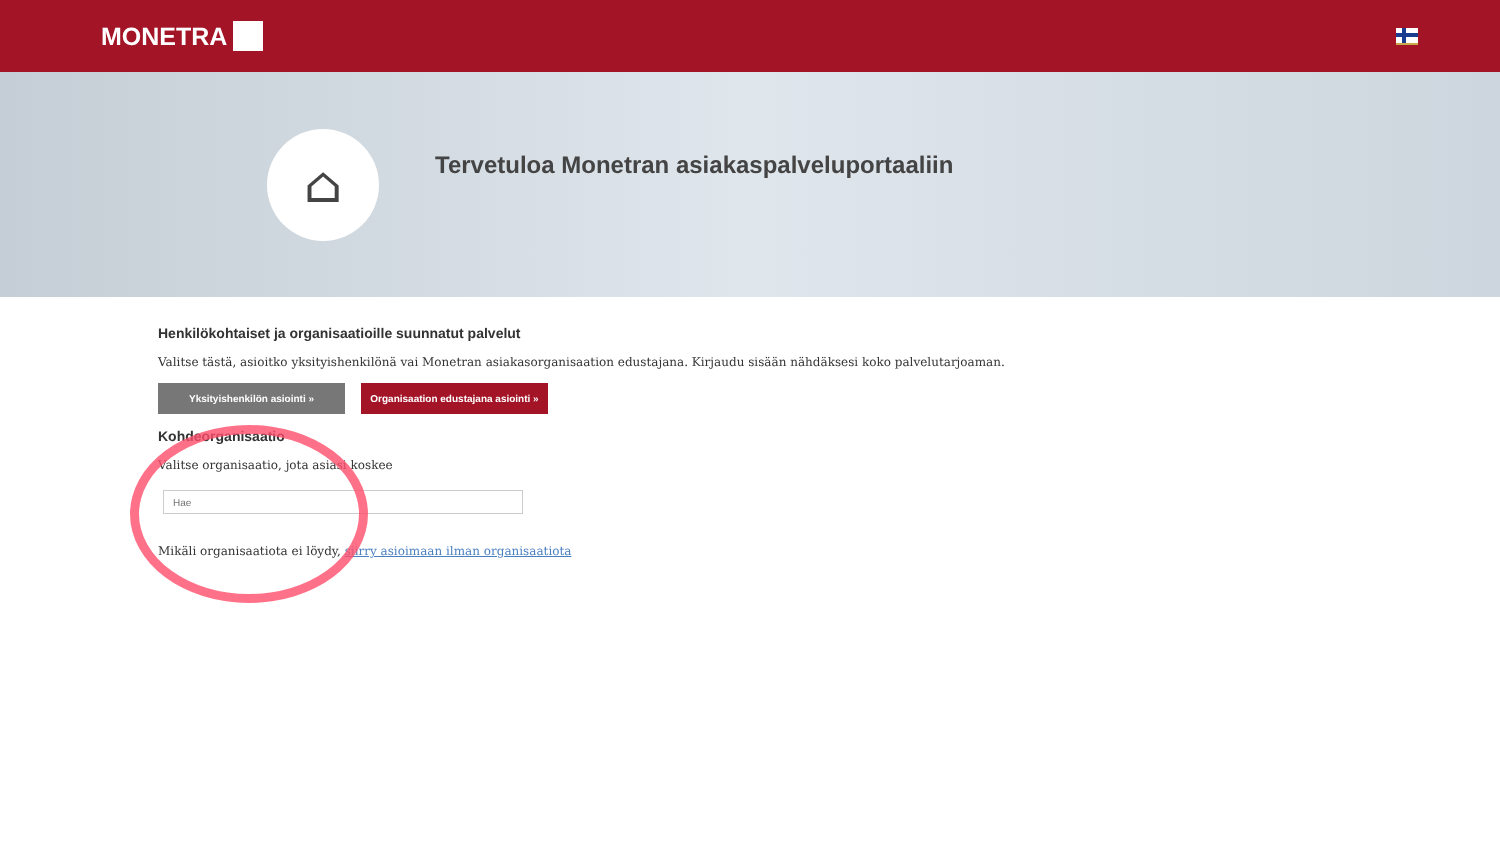MONETRA
⌂
Tervetuloa Monetran asiakaspalveluportaaliin
Henkilökohtaiset ja organisaatioille suunnatut palvelut
Valitse tästä, asioitko yksityishenkilönä vai Monetran asiakasorganisaation edustajana. Kirjaudu sisään nähdäksesi koko palvelutarjoaman.
Yksityishenkilön asiointi » Organisaation edustajana asiointi »
Kohdeorganisaatio
Valitse organisaatio, jota asiasi koskee
Mikäli organisaatiota ei löydy, siirry asioimaan ilman organisaatiota